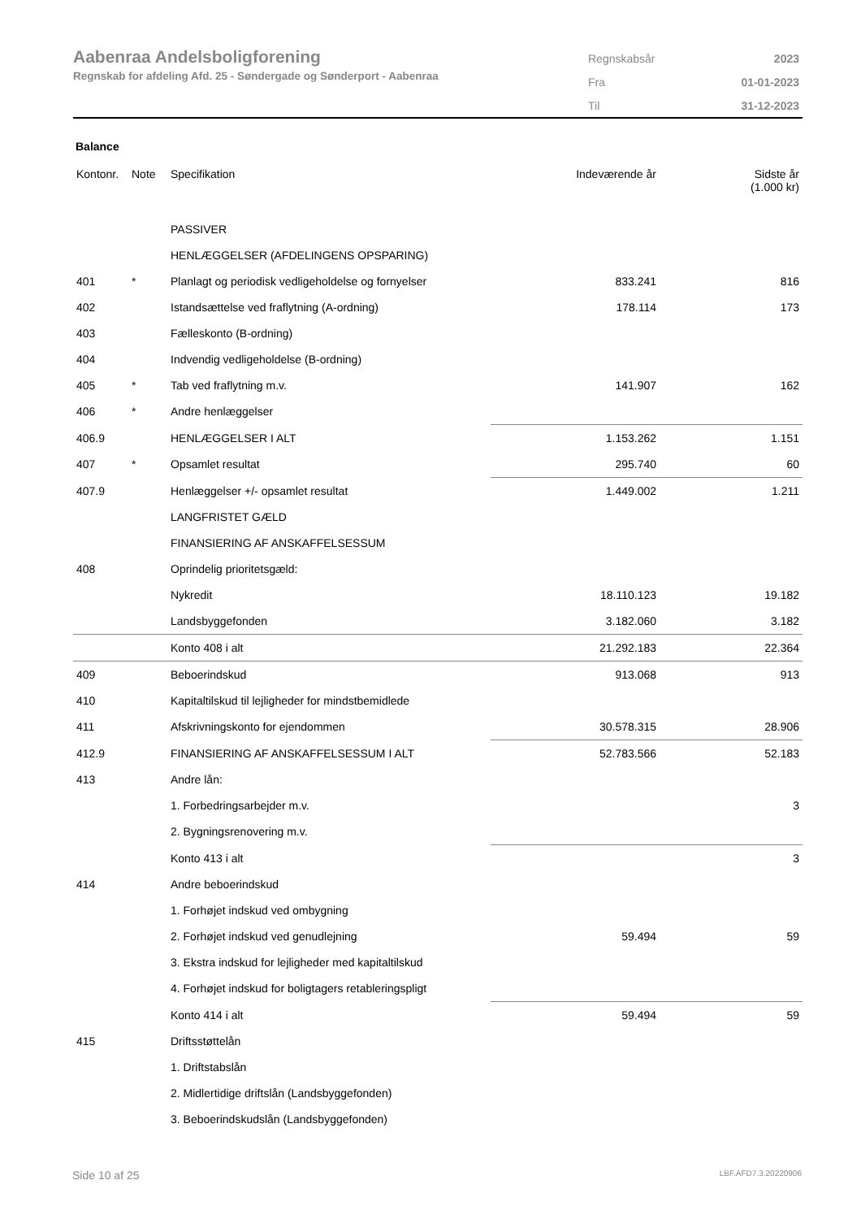Aabenraa Andelsboligforening
Regnskab for afdeling Afd. 25 - Søndergade og Sønderport - Aabenraa
| Regnskabsår | 2023 |
| Fra | 01-01-2023 |
| Til | 31-12-2023 |
Balance
| Kontonr. | Note | Specifikation | Indeværende år | Sidste år (1.000 kr) |
| --- | --- | --- | --- | --- |
| | | PASSIVER | | |
| | | HENLÆGGELSER (AFDELINGENS OPSPARING) | | |
| 401 | * | Planlagt og periodisk vedligeholdelse og fornyelser | 833.241 | 816 |
| 402 | | Istandsættelse ved fraflytning (A-ordning) | 178.114 | 173 |
| 403 | | Fælleskonto (B-ordning) | | |
| 404 | | Indvendig vedligeholdelse (B-ordning) | | |
| 405 | * | Tab ved fraflytning m.v. | 141.907 | 162 |
| 406 | * | Andre henlæggelser | | |
| 406.9 | | HENLÆGGELSER I ALT | 1.153.262 | 1.151 |
| 407 | * | Opsamlet resultat | 295.740 | 60 |
| 407.9 | | Henlæggelser +/- opsamlet resultat | 1.449.002 | 1.211 |
| | | LANGFRISTET GÆLD | | |
| | | FINANSIERING AF ANSKAFFELSESSUM | | |
| 408 | | Oprindelig prioritetsgæld: | | |
| | | Nykredit | 18.110.123 | 19.182 |
| | | Landsbyggefonden | 3.182.060 | 3.182 |
| | | Konto 408 i alt | 21.292.183 | 22.364 |
| 409 | | Beboerindskud | 913.068 | 913 |
| 410 | | Kapitaltilskud til lejligheder for mindstbemidlede | | |
| 411 | | Afskrivningskonto for ejendommen | 30.578.315 | 28.906 |
| 412.9 | | FINANSIERING AF ANSKAFFELSESSUM I ALT | 52.783.566 | 52.183 |
| 413 | | Andre lån: | | |
| | | 1. Forbedringsarbejder m.v. | | 3 |
| | | 2. Bygningsrenovering m.v. | | |
| | | Konto 413 i alt | | 3 |
| 414 | | Andre beboerindskud | | |
| | | 1. Forhøjet indskud ved ombygning | | |
| | | 2. Forhøjet indskud ved genudlejning | 59.494 | 59 |
| | | 3. Ekstra indskud for lejligheder med kapitaltilskud | | |
| | | 4. Forhøjet indskud for boligtagers retableringspligt | | |
| | | Konto 414 i alt | 59.494 | 59 |
| 415 | | Driftsstøttelån | | |
| | | 1. Driftstabslån | | |
| | | 2. Midlertidige driftslån (Landsbyggefonden) | | |
| | | 3. Beboerindskudslån (Landsbyggefonden) | | |
Side 10 af 25 LBF.AFD7.3.20220906